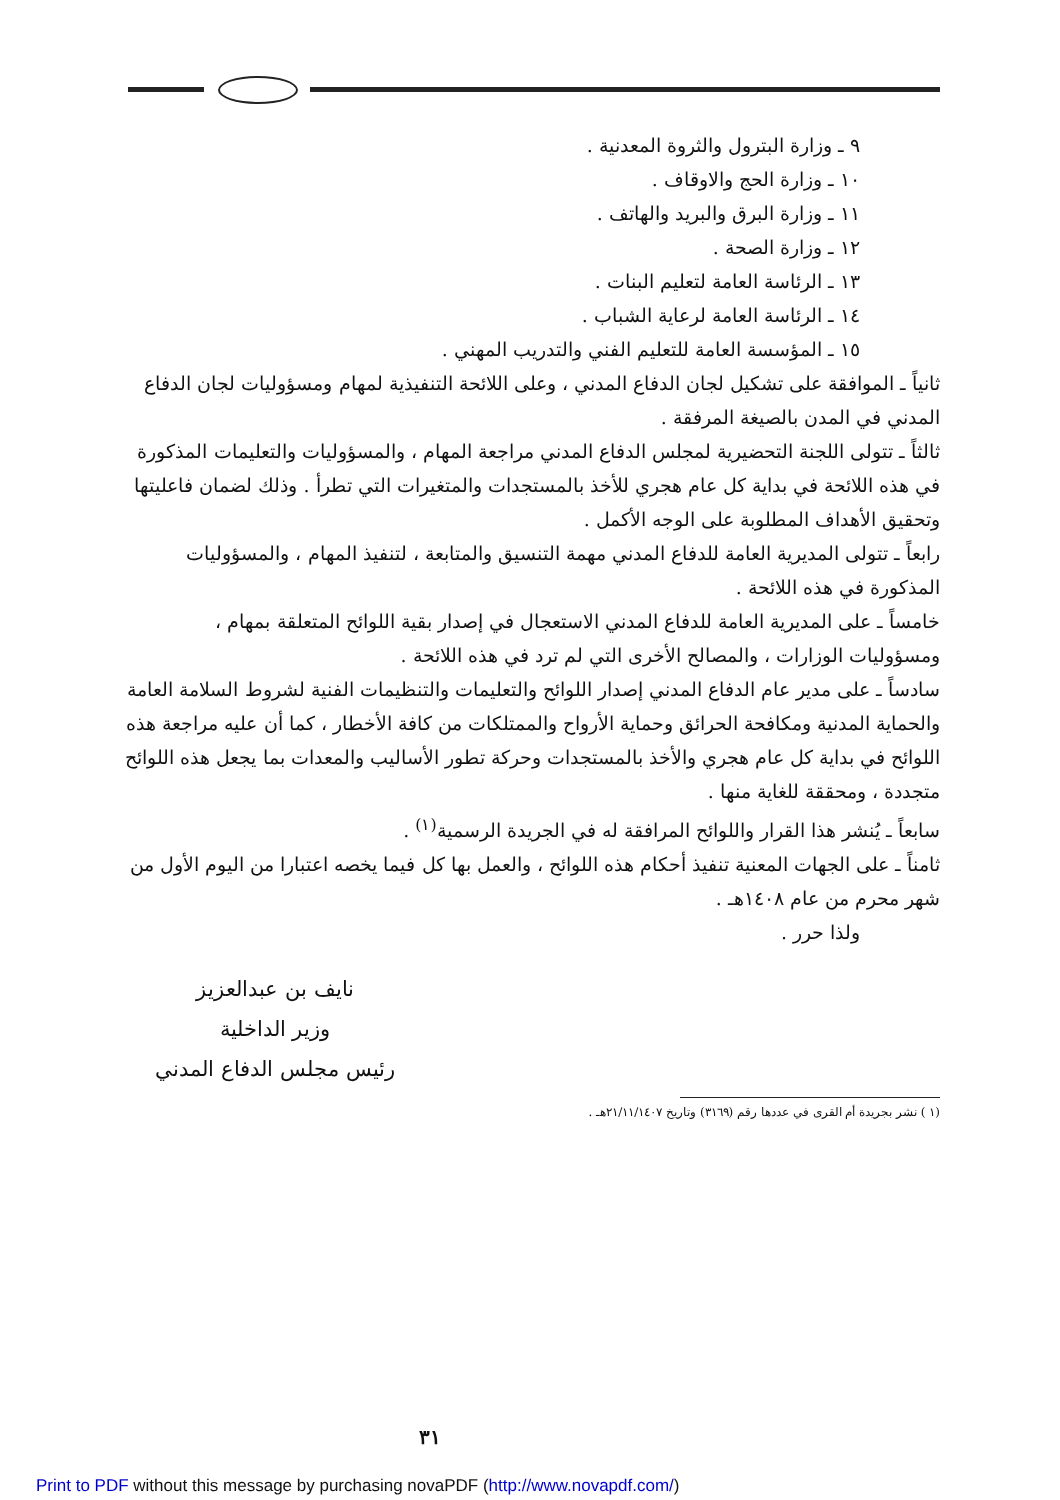٩ ـ وزارة البترول والثروة المعدنية .
١٠ ـ وزارة الحج والاوقاف .
١١ ـ وزارة البرق والبريد والهاتف .
١٢ ـ وزارة الصحة .
١٣ ـ الرئاسة العامة لتعليم البنات .
١٤ ـ الرئاسة العامة لرعاية الشباب .
١٥ ـ المؤسسة العامة للتعليم الفني والتدريب المهني .
ثانياً ـ الموافقة على تشكيل لجان الدفاع المدني ، وعلى اللائحة التنفيذية لمهام ومسؤوليات لجان الدفاع المدني في المدن بالصيغة المرفقة .
ثالثاً ـ تتولى اللجنة التحضيرية لمجلس الدفاع المدني مراجعة المهام ، والمسؤوليات والتعليمات المذكورة في هذه اللائحة في بداية كل عام هجري للأخذ بالمستجدات والمتغيرات التي تطرأ . وذلك لضمان فاعليتها وتحقيق الأهداف المطلوبة على الوجه الأكمل .
رابعاً ـ تتولى المديرية العامة للدفاع المدني مهمة التنسيق والمتابعة ، لتنفيذ المهام ، والمسؤوليات المذكورة في هذه اللائحة .
خامساً ـ على المديرية العامة للدفاع المدني الاستعجال في إصدار بقية اللوائح المتعلقة بمهام ، ومسؤوليات الوزارات ، والمصالح الأخرى التي لم ترد في هذه اللائحة .
سادساً ـ على مدير عام الدفاع المدني إصدار اللوائح والتعليمات والتنظيمات الفنية لشروط السلامة العامة والحماية المدنية ومكافحة الحرائق وحماية الأرواح والممتلكات من كافة الأخطار ، كما أن عليه مراجعة هذه اللوائح في بداية كل عام هجري والأخذ بالمستجدات وحركة تطور الأساليب والمعدات بما يجعل هذه اللوائح متجددة ، ومحققة للغاية منها .
سابعاً ـ يُنشر هذا القرار واللوائح المرافقة له في الجريدة الرسمية<sup>(١)</sup> .
ثامناً ـ على الجهات المعنية تنفيذ أحكام هذه اللوائح ، والعمل بها كل فيما يخصه اعتبارا من اليوم الأول من شهر محرم من عام ١٤٠٨هـ .
ولذا حرر .
نايف بن عبدالعزيز
وزير الداخلية
رئيس مجلس الدفاع المدني
(١ ) نشر بجريدة أم القرى في عددها رقم (٣١٦٩) وتاريخ ٢١/١١/١٤٠٧هـ .
٣١
Print to PDF without this message by purchasing novaPDF (http://www.novapdf.com/)